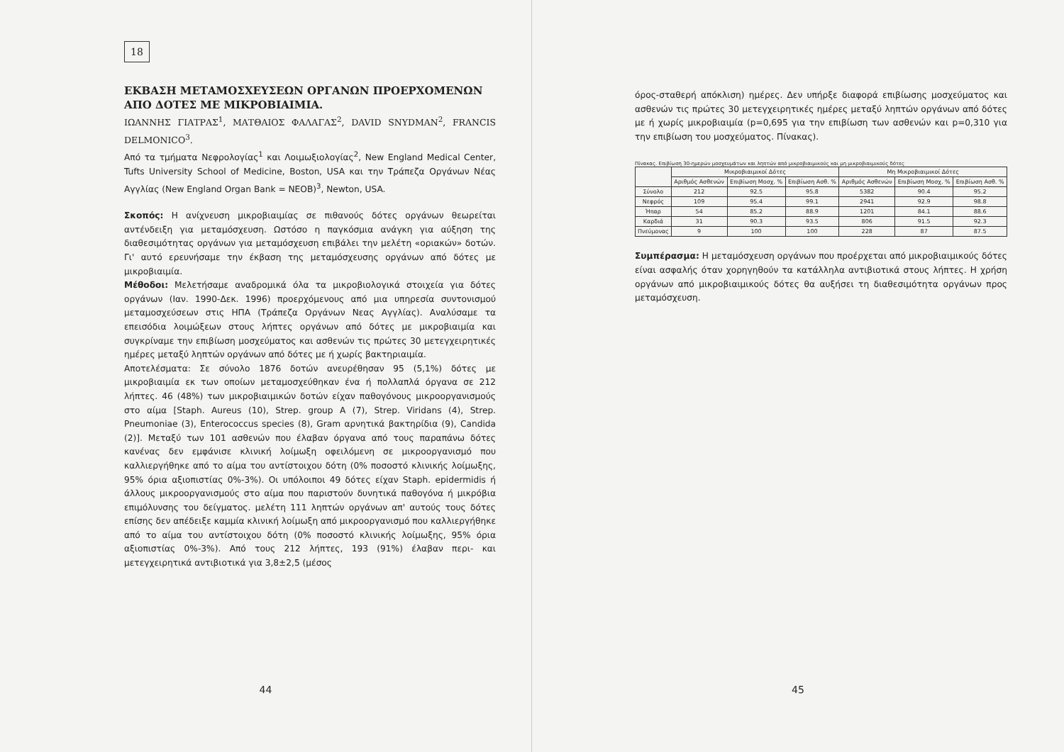18
ΕΚΒΑΣΗ ΜΕΤΑΜΟΣΧΕΥΣΕΩΝ ΟΡΓΑΝΩΝ ΠΡΟΕΡΧΟΜΕΝΩΝ ΑΠΟ ΔΟΤΕΣ ΜΕ ΜΙΚΡΟΒΙΑΙΜΙΑ.
ΙΩΑΝΝΗΣ ΓΙΑΤΡΑΣ<sup>1</sup>, ΜΑΤΘΑΙΟΣ ΦΑΛΑΓΑΣ<sup>2</sup>, DAVID SNYDMAN<sup>2</sup>, FRANCIS DELMONICO<sup>3</sup>.
Από τα τμήματα Νεφρολογίας<sup>1</sup> και Λοιμωξιολογίας<sup>2</sup>, New England Medical Center, Tufts University School of Medicine, Boston, USA και την Τράπεζα Οργάνων Νέας Αγγλίας (New England Organ Bank = NEOB)<sup>3</sup>, Newton, USA.
Σκοπός: Η ανίχνευση μικροβιαιμίας σε πιθανούς δότες οργάνων θεωρείται αντένδειξη για μεταμόσχευση. Ωστόσο η παγκόσμια ανάγκη για αύξηση της διαθεσιμότητας οργάνων για μεταμόσχευση επιβάλει την μελέτη «οριακών» δοτών. Γι' αυτό ερευνήσαμε την έκβαση της μεταμόσχευσης οργάνων από δότες με μικροβιαιμία.
Μέθοδοι: Μελετήσαμε αναδρομικά όλα τα μικροβιολογικά στοιχεία για δότες οργάνων (Ιαν. 1990-Δεκ. 1996) προερχόμενους από μια υπηρεσία συντονισμού μεταμοσχεύσεων στις ΗΠΑ (Τράπεζα Οργάνων Νεας Αγγλίας). Αναλύσαμε τα επεισόδια λοιμώξεων στους λήπτες οργάνων από δότες με μικροβιαιμία και συγκρίναμε την επιβίωση μοσχεύματος και ασθενών τις πρώτες 30 μετεγχειρητικές ημέρες μεταξύ ληπτών οργάνων από δότες με ή χωρίς βακτηριαιμία.
Αποτελέσματα: Σε σύνολο 1876 δοτών ανευρέθησαν 95 (5,1%) δότες με μικροβιαιμία εκ των οποίων μεταμοσχεύθηκαν ένα ή πολλαπλά όργανα σε 212 λήπτες. 46 (48%) των μικροβιαιμικών δοτών είχαν παθογόνους μικροοργανισμούς στο αίμα [Staph. Aureus (10), Strep. group A (7), Strep. Viridans (4), Strep. Pneumoniae (3), Enterococcus species (8), Gram αρνητικά βακτηρίδια (9), Candida (2)]. Μεταξύ των 101 ασθενών που έλαβαν όργανα από τους παραπάνω δότες κανένας δεν εμφάνισε κλινική λοίμωξη οφειλόμενη σε μικροοργανισμό που καλλιεργήθηκε από το αίμα του αντίστοιχου δότη (0% ποσοστό κλινικής λοίμωξης, 95% όρια αξιοπιστίας 0%-3%). Οι υπόλοιποι 49 δότες είχαν Staph. epidermidis ή άλλους μικροοργανισμούς στο αίμα που παριστούν δυνητικά παθογόνα ή μικρόβια επιμόλυνσης του δείγματος. μελέτη 111 ληπτών οργάνων απ' αυτούς τους δότες επίσης δεν απέδειξε καμμία κλινική λοίμωξη από μικροοργανισμό που καλλιεργήθηκε από το αίμα του αντίστοιχου δότη (0% ποσοστό κλινικής λοίμωξης, 95% όρια αξιοπιστίας 0%-3%). Από τους 212 λήπτες, 193 (91%) έλαβαν περι- και μετεγχειρητικά αντιβιοτικά για 3,8±2,5 (μέσος
44
όρος-σταθερή απόκλιση) ημέρες. Δεν υπήρξε διαφορά επιβίωσης μοσχεύματος και ασθενών τις πρώτες 30 μετεγχειρητικές ημέρες μεταξύ ληπτών οργάνων από δότες με ή χωρίς μικροβιαιμία (p=0,695 για την επιβίωση των ασθενών και p=0,310 για την επιβίωση του μοσχεύματος. Πίνακας).
Πίνακας. Επιβίωση 30-ημερών μοσχευμάτων και ληπτών από μικροβιαιμικούς και μη μικροβιαιμικούς δότες
| | Μικροβιαιμικοί Δότες | | | Μη Μικροβιαιμικοί Δότες | | |
| --- | --- | --- | --- | --- | --- | --- |
| | Αριθμός Ασθενών | Επιβίωση Μοσχ. % | Επιβίωση Ασθ. % | Αριθμός Ασθενών | Επιβίωση Μοσχ. % | Επιβίωση Ασθ. % |
| Σύνολο | 212 | 92.5 | 95.8 | 5382 | 90.4 | 95.2 |
| Νεφρός | 109 | 95.4 | 99.1 | 2941 | 92.9 | 98.8 |
| Ήπαρ | 54 | 85.2 | 88.9 | 1201 | 84.1 | 88.6 |
| Καρδιά | 31 | 90.3 | 93.5 | 806 | 91.5 | 92.3 |
| Πνεύμονας | 9 | 100 | 100 | 228 | 87 | 87.5 |
Συμπέρασμα: Η μεταμόσχευση οργάνων που προέρχεται από μικροβιαιμικούς δότες είναι ασφαλής όταν χορηγηθούν τα κατάλληλα αντιβιοτικά στους λήπτες. Η χρήση οργάνων από μικροβιαιμικούς δότες θα αυξήσει τη διαθεσιμότητα οργάνων προς μεταμόσχευση.
45